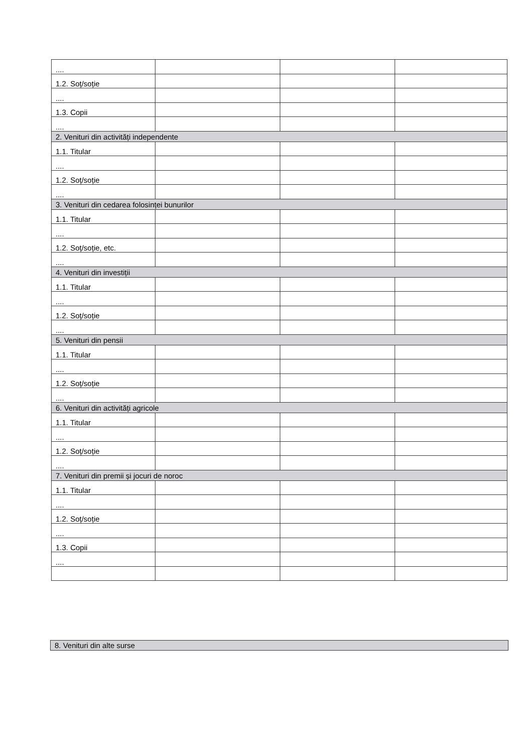| .... | | | |
| 1.2. Soț/soție | | | |
| .... | | | |
| 1.3. Copii | | | |
| .... | | | |
| 2. Venituri din activități independente | | | |
| 1.1. Titular | | | |
| .... | | | |
| 1.2. Soț/soție | | | |
| .... | | | |
| 3. Venituri din cedarea folosinței bunurilor | | | |
| 1.1. Titular | | | |
| .... | | | |
| 1.2. Soț/soție, etc. | | | |
| .... | | | |
| 4. Venituri din investiții | | | |
| 1.1. Titular | | | |
| .... | | | |
| 1.2. Soț/soție | | | |
| .... | | | |
| 5. Venituri din pensii | | | |
| 1.1. Titular | | | |
| .... | | | |
| 1.2. Soț/soție | | | |
| .... | | | |
| 6. Venituri din activități agricole | | | |
| 1.1. Titular | | | |
| .... | | | |
| 1.2. Soț/soție | | | |
| .... | | | |
| 7. Venituri din premii și jocuri de noroc | | | |
| 1.1. Titular | | | |
| .... | | | |
| 1.2. Soț/soție | | | |
| .... | | | |
| 1.3. Copii | | | |
| .... | | | |
8. Venituri din alte surse